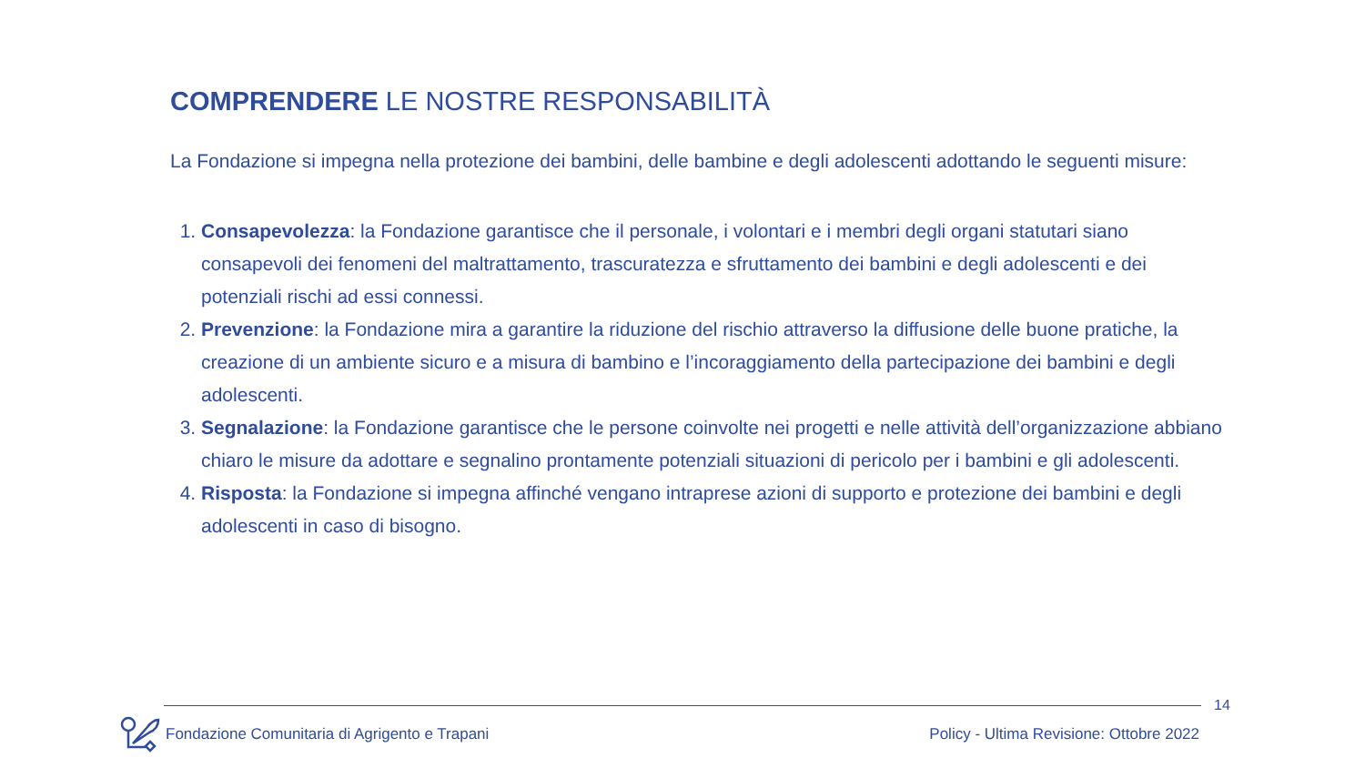COMPRENDERE LE NOSTRE RESPONSABILITÀ
La Fondazione si impegna nella protezione dei bambini, delle bambine e degli adolescenti adottando le seguenti misure:
1. Consapevolezza: la Fondazione garantisce che il personale, i volontari e i membri degli organi statutari siano consapevoli dei fenomeni del maltrattamento, trascuratezza e sfruttamento dei bambini e degli adolescenti e dei potenziali rischi ad essi connessi.
2. Prevenzione: la Fondazione mira a garantire la riduzione del rischio attraverso la diffusione delle buone pratiche, la creazione di un ambiente sicuro e a misura di bambino e l’incoraggiamento della partecipazione dei bambini e degli adolescenti.
3. Segnalazione: la Fondazione garantisce che le persone coinvolte nei progetti e nelle attività dell’organizzazione abbiano chiaro le misure da adottare e segnalino prontamente potenziali situazioni di pericolo per i bambini e gli adolescenti.
4. Risposta: la Fondazione si impegna affinché vengano intraprese azioni di supporto e protezione dei bambini e degli adolescenti in caso di bisogno.
14
Fondazione Comunitaria di Agrigento e Trapani Policy - Ultima Revisione: Ottobre 2022